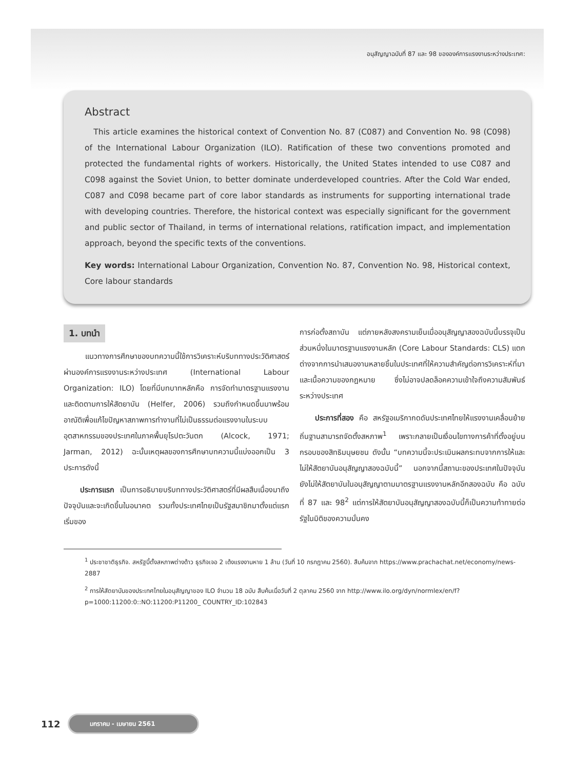อนุสัญญาฉบับที่ 87 และ 98 ขององค์การแรงงานระหว่างประเทศ:
Abstract
This article examines the historical context of Convention No. 87 (C087) and Convention No. 98 (C098) of the International Labour Organization (ILO). Ratification of these two conventions promoted and protected the fundamental rights of workers. Historically, the United States intended to use C087 and C098 against the Soviet Union, to better dominate underdeveloped countries. After the Cold War ended, C087 and C098 became part of core labor standards as instruments for supporting international trade with developing countries. Therefore, the historical context was especially significant for the government and public sector of Thailand, in terms of international relations, ratification impact, and implementation approach, beyond the specific texts of the conventions.
Key words: International Labour Organization, Convention No. 87, Convention No. 98, Historical context, Core labour standards
1. บทนำ
แนวทางการศึกษาของบทความนี้ใช้การวิเคราะห์บริบททางประวัติศาสตร์ผ่านองค์การแรงงานระหว่างประเทศ (International Labour Organization: ILO) โดยที่มีบทบาทหลักคือ การจัดทำมาตรฐานแรงงานและติดตามการให้สัตยาบัน (Helfer, 2006) รวมถึงกำหนดขึ้นมาพร้อมอาณัติเพื่อแก้ไขปัญหาสภาพการทำงานที่ไม่เป็นธรรมต่อแรงงานในระบบอุตสาหกรรมของประเทศในภาคพื้นยุโรปตะวันตก (Alcock, 1971; Jarman, 2012) ฉะนั้นเหตุผลของการศึกษาบทความนี้แบ่งออกเป็น 3 ประการดังนี้
ประการแรก เป็นการอธิบายบริบททางประวัติศาสตร์ที่มีผลสืบเนื่องมาถึงปัจจุบันและจะเกิดขึ้นในอนาคต รวมทั้งประเทศไทยเป็นรัฐสมาชิกมาตั้งแต่แรกเริ่มของ
การก่อตั้งสถาบัน แต่ภายหลังสงครามเย็นเมื่ออนุสัญญาสองฉบับนี้บรรจุเป็นส่วนหนึ่งในมาตรฐานแรงงานหลัก (Core Labour Standards: CLS) แตกต่างจากการนำเสนองานหลายชิ้นในประเทศที่ให้ความสำคัญต่อการวิเคราะห์ที่มาและเนื้อความของกฎหมาย ซึ่งไม่อาจปลดล็อคความเข้าใจถึงความสัมพันธ์ระหว่างประเทศ
ประการที่สอง คือ สหรัฐอเมริกากดดันประเทศไทยให้แรงงานเคลื่อนย้ายถิ่นฐานสามารถจัดตั้งสหภาพ<sup>1</sup> เพราะกลายเป็นเงื่อนไขทางการค้าที่ตั้งอยู่บนกรอบของสิทธิมนุษยชน ดังนั้น “บทความนี้จะประเมินผลกระทบจากการให้และไม่ให้สัตยาบันอนุสัญญาสองฉบับนี้” นอกจากนี้สถานะของประเทศในปัจจุบันยังไม่ให้สัตยาบันในอนุสัญญาตามมาตรฐานแรงงานหลักอีกสองฉบับ คือ ฉบับที่ 87 และ 98<sup>2</sup> แต่การให้สัตยาบันอนุสัญญาสองฉบับนี้ก็เป็นความท้าทายต่อรัฐในมิติของความมั่นคง
<sup>1</sup> ประชาชาติธุรกิจ. สหรัฐบี้ตั้งสหภาพต่างด้าว ธุรกิจเจอ 2 เด้งแรงงานหาย 1 ล้าน (วันที่ 10 กรกฎาคม 2560). สืบค้นจาก https://www.prachachat.net/economy/news-2887
<sup>2</sup> การให้สัตยาบันของประเทศไทยในอนุสัญญาของ ILO จำนวน 18 ฉบับ สืบค้นเมื่อวันที่ 2 ตุลาคม 2560 จาก http://www.ilo.org/dyn/normlex/en/f?p=1000:11200:0::NO:11200:P11200_ COUNTRY_ID:102843
112 มกราคม - เมษายน 2561